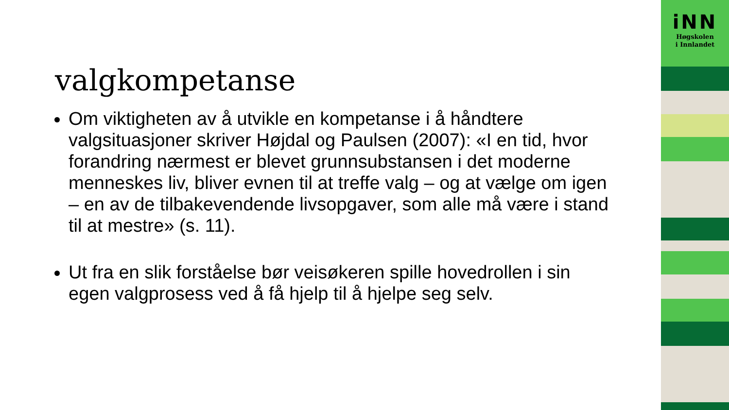valgkompetanse
Om viktigheten av å utvikle en kompetanse i å håndtere valgsituasjoner skriver Højdal og Paulsen (2007): «I en tid, hvor forandring nærmest er blevet grunnsubstansen i det moderne menneskes liv, bliver evnen til at treffe valg – og at vælge om igen – en av de tilbakevendende livsopgaver, som alle må være i stand til at mestre» (s. 11).
Ut fra en slik forståelse bør veisøkeren spille hovedrollen i sin egen valgprosess ved å få hjelp til å hjelpe seg selv.
iNN
Høgskolen
i Innlandet